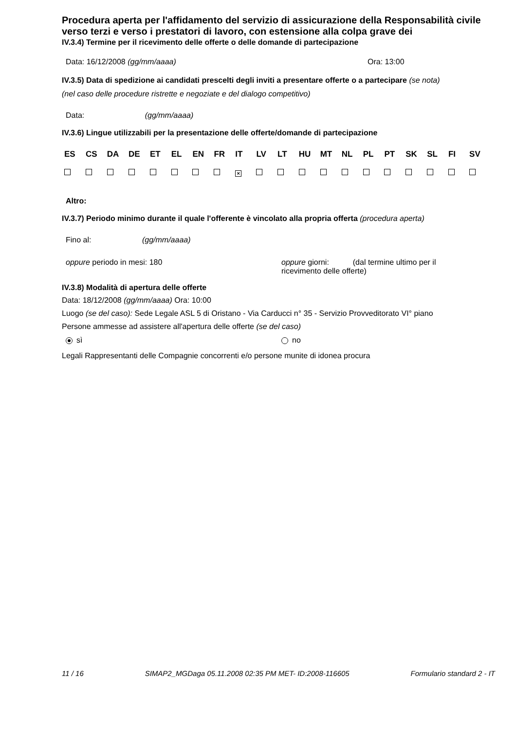Procedura aperta per l'affidamento del servizio di assicurazione della Responsabilità civile verso terzi e verso i prestatori di lavoro, con estensione alla colpa grave dei
IV.3.4) Termine per il ricevimento delle offerte o delle domande di partecipazione
Data: 16/12/2008 (gg/mm/aaaa) Ora: 13:00
IV.3.5) Data di spedizione ai candidati prescelti degli inviti a presentare offerte o a partecipare (se nota)
(nel caso delle procedure ristrette e negoziate e del dialogo competitivo)
Data: (gg/mm/aaaa)
IV.3.6) Lingue utilizzabili per la presentazione delle offerte/domande di partecipazione
| ES | CS | DA | DE | ET | EL | EN | FR | IT | LV | LT | HU | MT | NL | PL | PT | SK | SL | FI | SV |
| | | | | | | | | × | | | | | | | | | | | |
Altro:
IV.3.7) Periodo minimo durante il quale l'offerente è vincolato alla propria offerta (procedura aperta)
Fino al: (gg/mm/aaaa)
oppure periodo in mesi: 180 oppure giorni: (dal termine ultimo per il ricevimento delle offerte)
IV.3.8) Modalità di apertura delle offerte
Data: 18/12/2008 (gg/mm/aaaa) Ora: 10:00
Luogo (se del caso): Sede Legale ASL 5 di Oristano - Via Carducci n° 35 - Servizio Provveditorato VI° piano
Persone ammesse ad assistere all'apertura delle offerte (se del caso)
sì no
Legali Rappresentanti delle Compagnie concorrenti e/o persone munite di idonea procura
11 / 16 SIMAP2_MGDaga 05.11.2008 02:35 PM MET- ID:2008-116605 Formulario standard 2 - IT